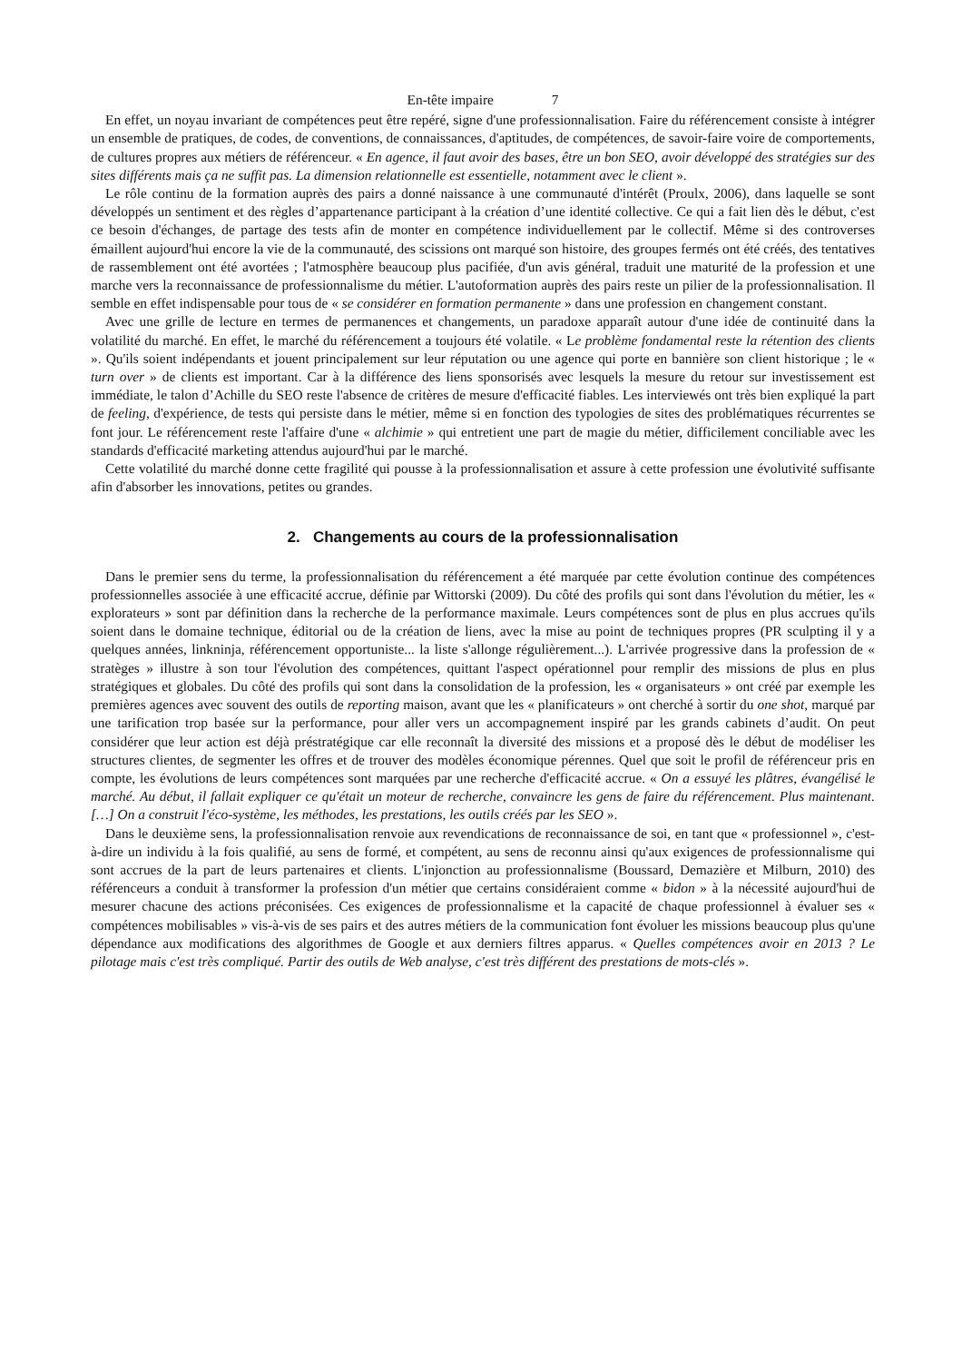En-tête impaire 7
En effet, un noyau invariant de compétences peut être repéré, signe d'une professionnalisation. Faire du référencement consiste à intégrer un ensemble de pratiques, de codes, de conventions, de connaissances, d'aptitudes, de compétences, de savoir-faire voire de comportements, de cultures propres aux métiers de référenceur. « En agence, il faut avoir des bases, être un bon SEO, avoir développé des stratégies sur des sites différents mais ça ne suffit pas. La dimension relationnelle est essentielle, notamment avec le client ».
Le rôle continu de la formation auprès des pairs a donné naissance à une communauté d'intérêt (Proulx, 2006), dans laquelle se sont développés un sentiment et des règles d’appartenance participant à la création d’une identité collective. Ce qui a fait lien dès le début, c'est ce besoin d'échanges, de partage des tests afin de monter en compétence individuellement par le collectif. Même si des controverses émaillent aujourd'hui encore la vie de la communauté, des scissions ont marqué son histoire, des groupes fermés ont été créés, des tentatives de rassemblement ont été avortées ; l'atmosphère beaucoup plus pacifiée, d'un avis général, traduit une maturité de la profession et une marche vers la reconnaissance de professionnalisme du métier. L'autoformation auprès des pairs reste un pilier de la professionnalisation. Il semble en effet indispensable pour tous de « se considérer en formation permanente » dans une profession en changement constant.
Avec une grille de lecture en termes de permanences et changements, un paradoxe apparaît autour d'une idée de continuité dans la volatilité du marché. En effet, le marché du référencement a toujours été volatile. « Le problème fondamental reste la rétention des clients ». Qu'ils soient indépendants et jouent principalement sur leur réputation ou une agence qui porte en bannière son client historique ; le « turn over » de clients est important. Car à la différence des liens sponsorisés avec lesquels la mesure du retour sur investissement est immédiate, le talon d’Achille du SEO reste l'absence de critères de mesure d'efficacité fiables. Les interviewés ont très bien expliqué la part de feeling, d'expérience, de tests qui persiste dans le métier, même si en fonction des typologies de sites des problématiques récurrentes se font jour. Le référencement reste l'affaire d'une « alchimie » qui entretient une part de magie du métier, difficilement conciliable avec les standards d'efficacité marketing attendus aujourd'hui par le marché.
Cette volatilité du marché donne cette fragilité qui pousse à la professionnalisation et assure à cette profession une évolutivité suffisante afin d'absorber les innovations, petites ou grandes.
2. Changements au cours de la professionnalisation
Dans le premier sens du terme, la professionnalisation du référencement a été marquée par cette évolution continue des compétences professionnelles associée à une efficacité accrue, définie par Wittorski (2009). Du côté des profils qui sont dans l'évolution du métier, les « explorateurs » sont par définition dans la recherche de la performance maximale. Leurs compétences sont de plus en plus accrues qu'ils soient dans le domaine technique, éditorial ou de la création de liens, avec la mise au point de techniques propres (PR sculpting il y a quelques années, linkninja, référencement opportuniste... la liste s'allonge régulièrement...). L'arrivée progressive dans la profession de « stratèges » illustre à son tour l'évolution des compétences, quittant l'aspect opérationnel pour remplir des missions de plus en plus stratégiques et globales. Du côté des profils qui sont dans la consolidation de la profession, les « organisateurs » ont créé par exemple les premières agences avec souvent des outils de reporting maison, avant que les « planificateurs » ont cherché à sortir du one shot, marqué par une tarification trop basée sur la performance, pour aller vers un accompagnement inspiré par les grands cabinets d’audit. On peut considérer que leur action est déjà préstratégique car elle reconnaît la diversité des missions et a proposé dès le début de modéliser les structures clientes, de segmenter les offres et de trouver des modèles économique pérennes. Quel que soit le profil de référenceur pris en compte, les évolutions de leurs compétences sont marquées par une recherche d'efficacité accrue. « On a essuyé les plâtres, évangélisé le marché. Au début, il fallait expliquer ce qu'était un moteur de recherche, convaincre les gens de faire du référencement. Plus maintenant. […] On a construit l'éco-système, les méthodes, les prestations, les outils créés par les SEO ».
Dans le deuxième sens, la professionnalisation renvoie aux revendications de reconnaissance de soi, en tant que « professionnel », c'est-à-dire un individu à la fois qualifié, au sens de formé, et compétent, au sens de reconnu ainsi qu'aux exigences de professionnalisme qui sont accrues de la part de leurs partenaires et clients. L'injonction au professionnalisme (Boussard, Demazière et Milburn, 2010) des référenceurs a conduit à transformer la profession d'un métier que certains considéraient comme « bidon » à la nécessité aujourd'hui de mesurer chacune des actions préconisées. Ces exigences de professionnalisme et la capacité de chaque professionnel à évaluer ses « compétences mobilisables » vis-à-vis de ses pairs et des autres métiers de la communication font évoluer les missions beaucoup plus qu'une dépendance aux modifications des algorithmes de Google et aux derniers filtres apparus. « Quelles compétences avoir en 2013 ? Le pilotage mais c'est très compliqué. Partir des outils de Web analyse, c'est très différent des prestations de mots-clés ».